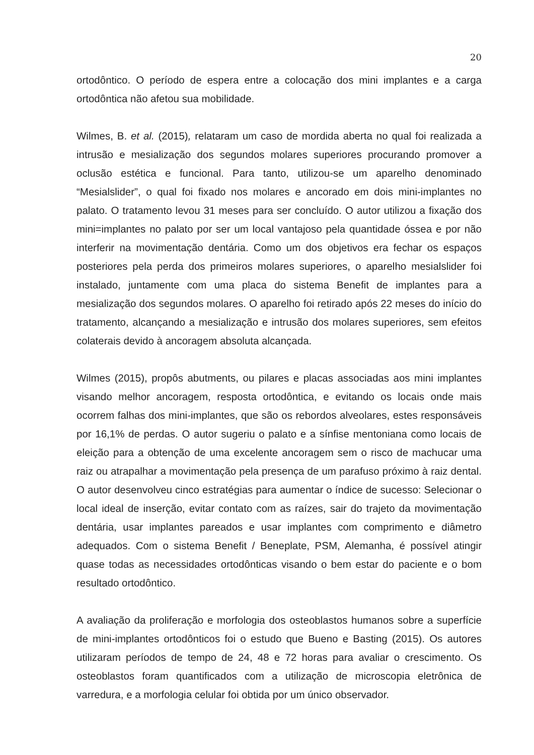20
ortodôntico. O período de espera entre a colocação dos mini implantes e a carga ortodôntica não afetou sua mobilidade.
Wilmes, B. et al. (2015), relataram um caso de mordida aberta no qual foi realizada a intrusão e mesialização dos segundos molares superiores procurando promover a oclusão estética e funcional. Para tanto, utilizou-se um aparelho denominado “Mesialslider”, o qual foi fixado nos molares e ancorado em dois mini-implantes no palato. O tratamento levou 31 meses para ser concluído. O autor utilizou a fixação dos mini=implantes no palato por ser um local vantajoso pela quantidade óssea e por não interferir na movimentação dentária. Como um dos objetivos era fechar os espaços posteriores pela perda dos primeiros molares superiores, o aparelho mesialslider foi instalado, juntamente com uma placa do sistema Benefit de implantes para a mesialização dos segundos molares. O aparelho foi retirado após 22 meses do início do tratamento, alcançando a mesialização e intrusão dos molares superiores, sem efeitos colaterais devido à ancoragem absoluta alcançada.
Wilmes (2015), propôs abutments, ou pilares e placas associadas aos mini implantes visando melhor ancoragem, resposta ortodôntica, e evitando os locais onde mais ocorrem falhas dos mini-implantes, que são os rebordos alveolares, estes responsáveis por 16,1% de perdas. O autor sugeriu o palato e a sínfise mentoniana como locais de eleição para a obtenção de uma excelente ancoragem sem o risco de machucar uma raiz ou atrapalhar a movimentação pela presença de um parafuso próximo à raiz dental. O autor desenvolveu cinco estratégias para aumentar o índice de sucesso: Selecionar o local ideal de inserção, evitar contato com as raízes, sair do trajeto da movimentação dentária, usar implantes pareados e usar implantes com comprimento e diâmetro adequados. Com o sistema Benefit / Beneplate, PSM, Alemanha, é possível atingir quase todas as necessidades ortodônticas visando o bem estar do paciente e o bom resultado ortodôntico.
A avaliação da proliferação e morfologia dos osteoblastos humanos sobre a superfície de mini-implantes ortodônticos foi o estudo que Bueno e Basting (2015). Os autores utilizaram períodos de tempo de 24, 48 e 72 horas para avaliar o crescimento. Os osteoblastos foram quantificados com a utilização de microscopia eletrônica de varredura, e a morfologia celular foi obtida por um único observador.